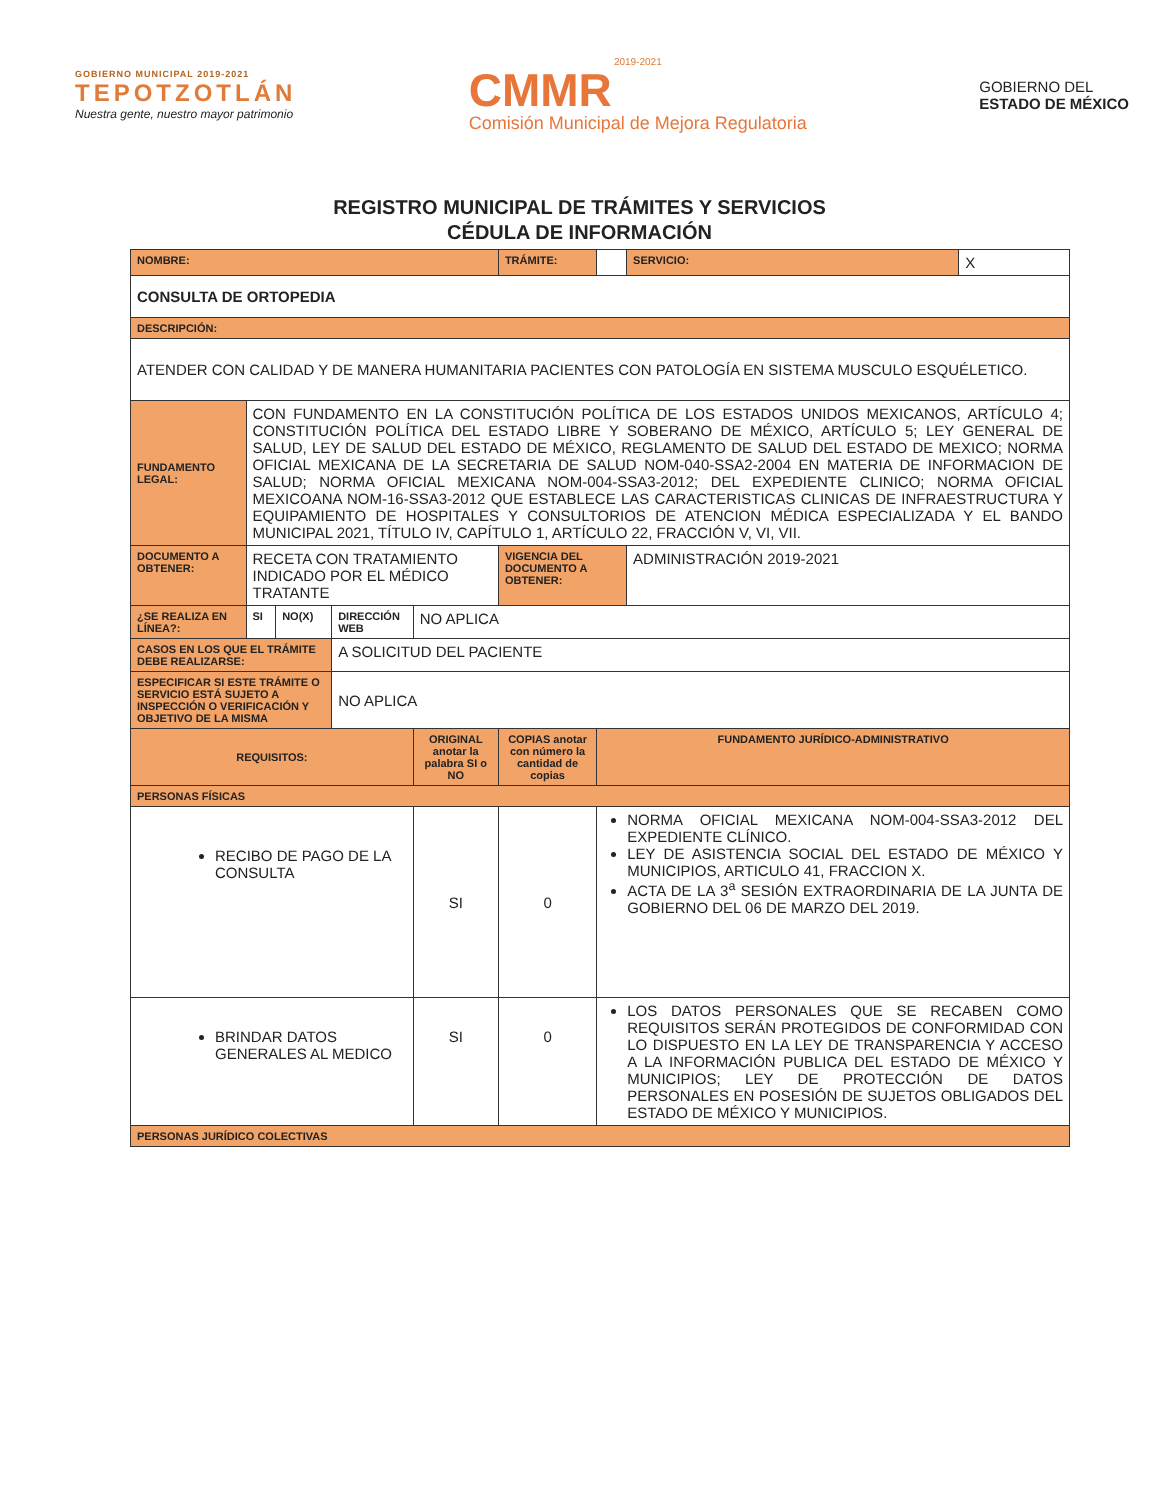GOBIERNO MUNICIPAL 2019-2021
TEPOTZOTLÁN
Nuestra gente, nuestro mayor patrimonio
2019-2021
CMMR
Comisión Municipal de Mejora Regulatoria
GOBIERNO DEL
ESTADO DE MÉXICO
REGISTRO MUNICIPAL DE TRÁMITES Y SERVICIOS
CÉDULA DE INFORMACIÓN
| NOMBRE: | | | | | | TRÁMITE: | | SERVICIO: | X |
| CONSULTA DE ORTOPEDIA | | | | | | | | | |
| DESCRIPCIÓN: | | | | | | | | | |
| ATENDER CON CALIDAD Y DE MANERA HUMANITARIA PACIENTES CON PATOLOGÍA EN SISTEMA MUSCULO ESQUÉLETICO. | | | | | | | | | |
| FUNDAMENTO LEGAL: | CON FUNDAMENTO EN LA CONSTITUCIÓN POLÍTICA DE LOS ESTADOS UNIDOS MEXICANOS, ARTÍCULO 4; CONSTITUCIÓN POLÍTICA DEL ESTADO LIBRE Y SOBERANO DE MÉXICO, ARTÍCULO 5; LEY GENERAL DE SALUD, LEY DE SALUD DEL ESTADO DE MÉXICO, REGLAMENTO DE SALUD DEL ESTADO DE MEXICO; NORMA OFICIAL MEXICANA DE LA SECRETARIA DE SALUD NOM-040-SSA2-2004 EN MATERIA DE INFORMACION DE SALUD; NORMA OFICIAL MEXICANA NOM-004-SSA3-2012; DEL EXPEDIENTE CLINICO; NORMA OFICIAL MEXICOANA NOM-16-SSA3-2012 QUE ESTABLECE LAS CARACTERISTICAS CLINICAS DE INFRAESTRUCTURA Y EQUIPAMIENTO DE HOSPITALES Y CONSULTORIOS DE ATENCION MÉDICA ESPECIALIZADA Y EL BANDO MUNICIPAL 2021, TÍTULO IV, CAPÍTULO 1, ARTÍCULO 22, FRACCIÓN V, VI, VII. | | | | | | | | |
| DOCUMENTO A OBTENER: | RECETA CON TRATAMIENTO INDICADO POR EL MÉDICO TRATANTE | | | | | VIGENCIA DEL DOCUMENTO A OBTENER: | | ADMINISTRACIÓN 2019-2021 | |
| ¿SE REALIZA EN LÍNEA?: | SI | NO(X) | DIRECCIÓN WEB | NO APLICA | | | | | |
| CASOS EN LOS QUE EL TRÁMITE DEBE REALIZARSE: | | | A SOLICITUD DEL PACIENTE | | | | | | |
| ESPECIFICAR SI ESTE TRÁMITE O SERVICIO ESTÁ SUJETO A INSPECCIÓN O VERIFICACIÓN Y OBJETIVO DE LA MISMA | | | NO APLICA | | | | | | |
| REQUISITOS: | | | | ORIGINAL anotar la palabra SI o NO | COPIAS anotar con número la cantidad de copias | | FUNDAMENTO JURÍDICO-ADMINISTRATIVO | | |
| PERSONAS FÍSICAS | | | | | | | | | |
| RECIBO DE PAGO DE LA CONSULTA | | | | SI | 0 | | NORMA OFICIAL MEXICANA NOM-004-SSA3-2012 DEL EXPEDIENTE CLÍNICO. LEY DE ASISTENCIA SOCIAL DEL ESTADO DE MÉXICO Y MUNICIPIOS, ARTICULO 41, FRACCION X. ACTA DE LA 3<sup>a</sup> SESIÓN EXTRAORDINARIA DE LA JUNTA DE GOBIERNO DEL 06 DE MARZO DEL 2019. | | |
| BRINDAR DATOS GENERALES AL MEDICO | | | | SI | 0 | | LOS DATOS PERSONALES QUE SE RECABEN COMO REQUISITOS SERÁN PROTEGIDOS DE CONFORMIDAD CON LO DISPUESTO EN LA LEY DE TRANSPARENCIA Y ACCESO A LA INFORMACIÓN PUBLICA DEL ESTADO DE MÉXICO Y MUNICIPIOS; LEY DE PROTECCIÓN DE DATOS PERSONALES EN POSESIÓN DE SUJETOS OBLIGADOS DEL ESTADO DE MÉXICO Y MUNICIPIOS. | | |
| PERSONAS JURÍDICO COLECTIVAS | | | | | | | | | |